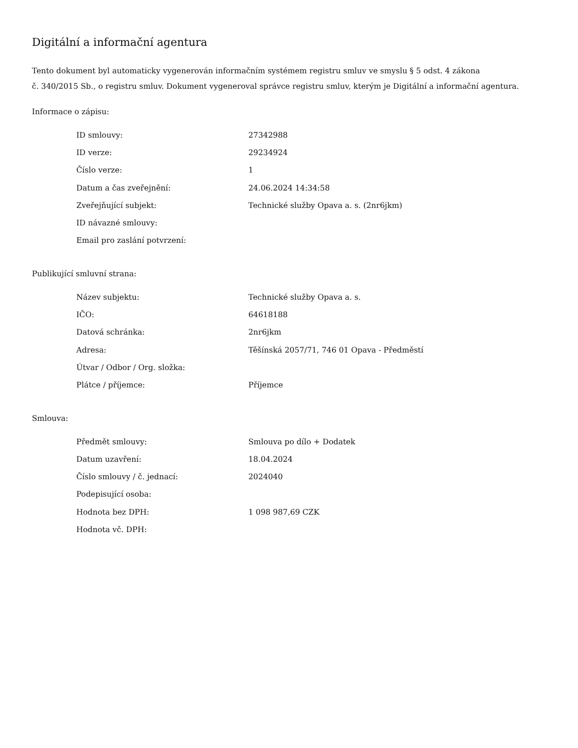Digitální a informační agentura
Tento dokument byl automaticky vygenerován informačním systémem registru smluv ve smyslu § 5 odst. 4 zákona
č. 340/2015 Sb., o registru smluv. Dokument vygeneroval správce registru smluv, kterým je Digitální a informační agentura.
Informace o zápisu:
| ID smlouvy: | 27342988 |
| ID verze: | 29234924 |
| Číslo verze: | 1 |
| Datum a čas zveřejnění: | 24.06.2024 14:34:58 |
| Zveřejňující subjekt: | Technické služby Opava a. s. (2nr6jkm) |
| ID návazné smlouvy: | |
| Email pro zaslání potvrzení: | |
Publikující smluvní strana:
| Název subjektu: | Technické služby Opava a. s. |
| IČO: | 64618188 |
| Datová schránka: | 2nr6jkm |
| Adresa: | Těšínská 2057/71, 746 01 Opava - Předměstí |
| Útvar / Odbor / Org. složka: | |
| Plátce / příjemce: | Příjemce |
Smlouva:
| Předmět smlouvy: | Smlouva po dílo + Dodatek |
| Datum uzavření: | 18.04.2024 |
| Číslo smlouvy / č. jednací: | 2024040 |
| Podepisující osoba: | |
| Hodnota bez DPH: | 1 098 987,69 CZK |
| Hodnota vč. DPH: | |